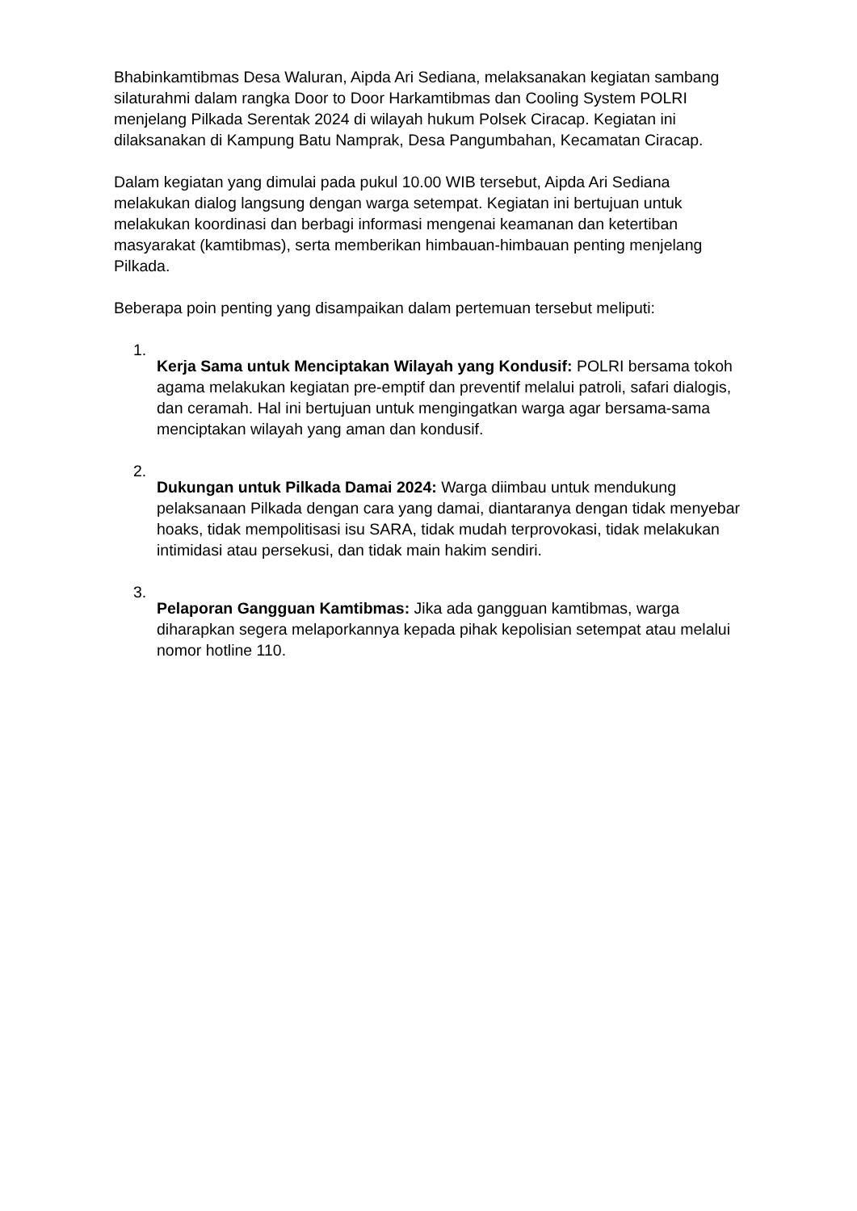Bhabinkamtibmas Desa Waluran, Aipda Ari Sediana, melaksanakan kegiatan sambang silaturahmi dalam rangka Door to Door Harkamtibmas dan Cooling System POLRI menjelang Pilkada Serentak 2024 di wilayah hukum Polsek Ciracap. Kegiatan ini dilaksanakan di Kampung Batu Namprak, Desa Pangumbahan, Kecamatan Ciracap.
Dalam kegiatan yang dimulai pada pukul 10.00 WIB tersebut, Aipda Ari Sediana melakukan dialog langsung dengan warga setempat. Kegiatan ini bertujuan untuk melakukan koordinasi dan berbagi informasi mengenai keamanan dan ketertiban masyarakat (kamtibmas), serta memberikan himbauan-himbauan penting menjelang Pilkada.
Beberapa poin penting yang disampaikan dalam pertemuan tersebut meliputi:
1.
Kerja Sama untuk Menciptakan Wilayah yang Kondusif: POLRI bersama tokoh agama melakukan kegiatan pre-emptif dan preventif melalui patroli, safari dialogis, dan ceramah. Hal ini bertujuan untuk mengingatkan warga agar bersama-sama menciptakan wilayah yang aman dan kondusif.
2.
Dukungan untuk Pilkada Damai 2024: Warga diimbau untuk mendukung pelaksanaan Pilkada dengan cara yang damai, diantaranya dengan tidak menyebar hoaks, tidak mempolitisasi isu SARA, tidak mudah terprovokasi, tidak melakukan intimidasi atau persekusi, dan tidak main hakim sendiri.
3.
Pelaporan Gangguan Kamtibmas: Jika ada gangguan kamtibmas, warga diharapkan segera melaporkannya kepada pihak kepolisian setempat atau melalui nomor hotline 110.